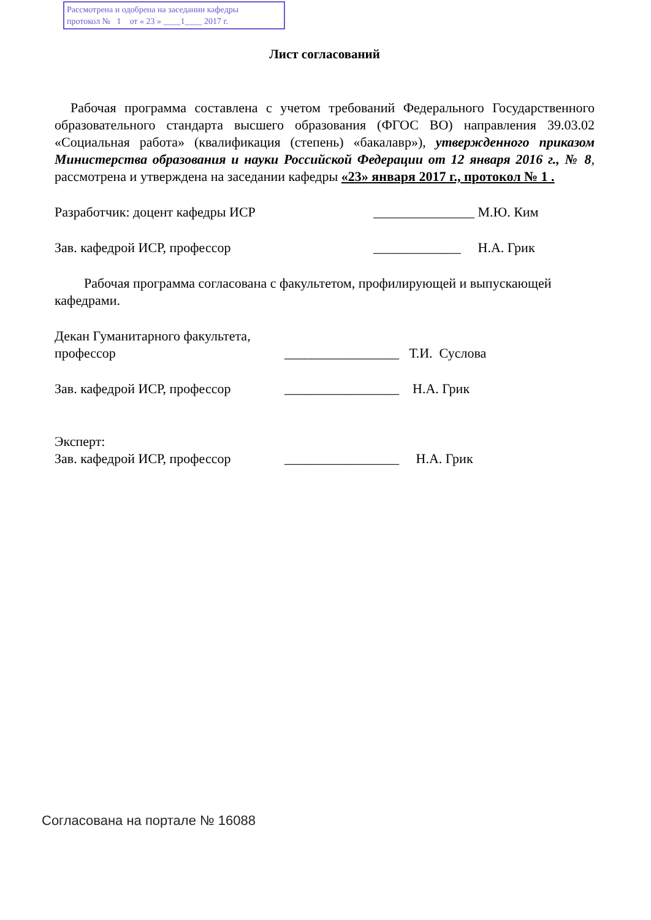Рассмотрена и одобрена на заседании кафедры
протокол № 1 от « 23 » ____1____ 2017 г.
Лист согласований
Рабочая программа составлена с учетом требований Федерального Государственного образовательного стандарта высшего образования (ФГОС ВО) направления 39.03.02 «Социальная работа» (квалификация (степень) «бакалавр»), утвержденного приказом Министерства образования и науки Российской Федерации от 12 января 2016 г., № 8, рассмотрена и утверждена на заседании кафедры «23» января 2017 г., протокол № 1 .
Разработчик: доцент кафедры ИСР _______________ М.Ю. Ким
Зав. кафедрой ИСР, профессор _____________ Н.А. Грик
Рабочая программа согласована с факультетом, профилирующей и выпускающей кафедрами.
Декан Гуманитарного факультета,
профессор _________________ Т.И. Суслова
Зав. кафедрой ИСР, профессор _________________ Н.А. Грик
Эксперт:
Зав. кафедрой ИСР, профессор _________________ Н.А. Грик
Согласована на портале № 16088